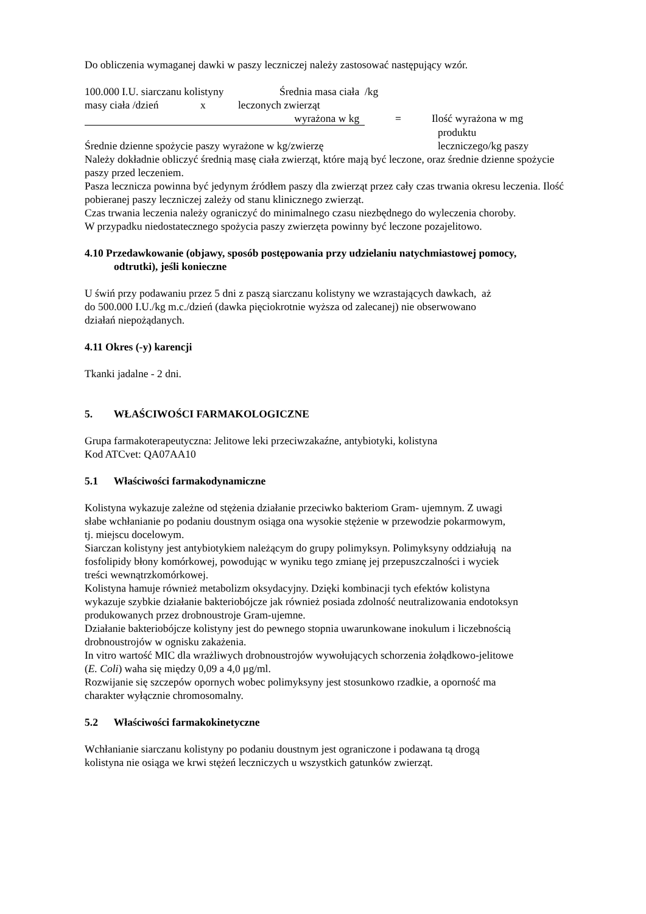Do obliczenia wymaganej dawki w paszy leczniczej należy zastosować następujący wzór.
100.000 I.U. siarczanu kolistyny Średnia masa ciała /kg
masy ciała /dzień x leczonych zwierząt
wyrażona w kg = Ilość wyrażona w mg
produktu
Średnie dzienne spożycie paszy wyrażone w kg/zwierzę leczniczego/kg paszy
Należy dokładnie obliczyć średnią masę ciała zwierząt, które mają być leczone, oraz średnie dzienne spożycie paszy przed leczeniem.
Pasza lecznicza powinna być jedynym źródłem paszy dla zwierząt przez cały czas trwania okresu leczenia. Ilość pobieranej paszy leczniczej zależy od stanu klinicznego zwierząt.
Czas trwania leczenia należy ograniczyć do minimalnego czasu niezbędnego do wyleczenia choroby.
W przypadku niedostatecznego spożycia paszy zwierzęta powinny być leczone pozajelitowo.
4.10 Przedawkowanie (objawy, sposób postępowania przy udzielaniu natychmiastowej pomocy,
odtrutki), jeśli konieczne
U świń przy podawaniu przez 5 dni z paszą siarczanu kolistyny we wzrastających dawkach, aż
do 500.000 I.U./kg m.c./dzień (dawka pięciokrotnie wyższa od zalecanej) nie obserwowano
działań niepożądanych.
4.11 Okres (-y) karencji
Tkanki jadalne - 2 dni.
5. WŁAŚCIWOŚCI FARMAKOLOGICZNE
Grupa farmakoterapeutyczna: Jelitowe leki przeciwzakaźne, antybiotyki, kolistyna
Kod ATCvet: QA07AA10
5.1 Właściwości farmakodynamiczne
Kolistyna wykazuje zależne od stężenia działanie przeciwko bakteriom Gram- ujemnym. Z uwagi
słabe wchłanianie po podaniu doustnym osiąga ona wysokie stężenie w przewodzie pokarmowym,
tj. miejscu docelowym.
Siarczan kolistyny jest antybiotykiem należącym do grupy polimyksyn. Polimyksyny oddziałują na
fosfolipidy błony komórkowej, powodując w wyniku tego zmianę jej przepuszczalności i wyciek
treści wewnątrzkomórkowej.
Kolistyna hamuje również metabolizm oksydacyjny. Dzięki kombinacji tych efektów kolistyna
wykazuje szybkie działanie bakteriobójcze jak również posiada zdolność neutralizowania endotoksyn
produkowanych przez drobnoustroje Gram-ujemne.
Działanie bakteriobójcze kolistyny jest do pewnego stopnia uwarunkowane inokulum i liczebnością
drobnoustrojów w ognisku zakażenia.
In vitro wartość MIC dla wrażliwych drobnoustrojów wywołujących schorzenia żołądkowo-jelitowe
(E. Coli) waha się między 0,09 a 4,0 μg/ml.
Rozwijanie się szczepów opornych wobec polimyksyny jest stosunkowo rzadkie, a oporność ma
charakter wyłącznie chromosomalny.
5.2 Właściwości farmakokinetyczne
Wchłanianie siarczanu kolistyny po podaniu doustnym jest ograniczone i podawana tą drogą
kolistyna nie osiąga we krwi stężeń leczniczych u wszystkich gatunków zwierząt.